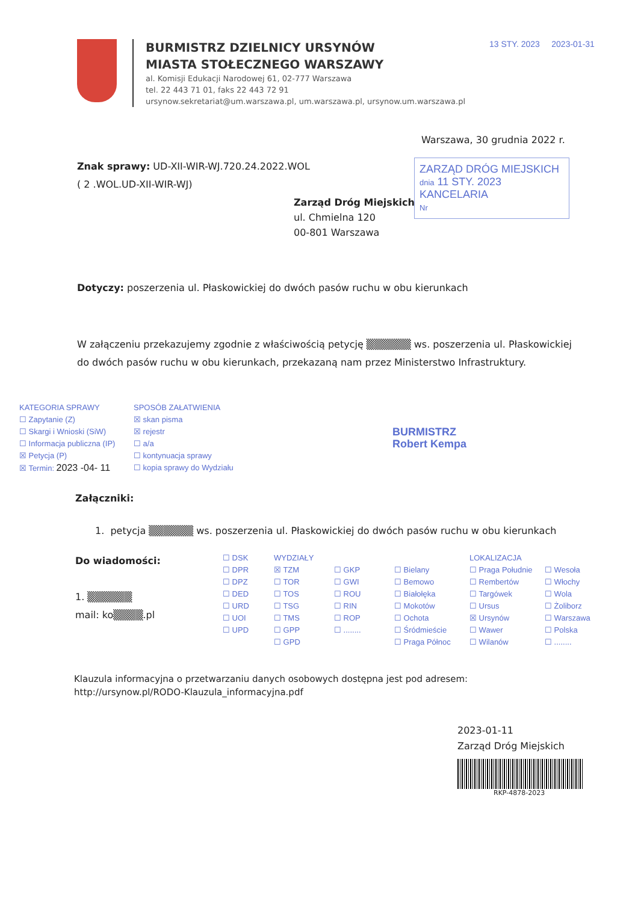BURMISTRZ DZIELNICY URSYNÓW
MIASTA STOŁECZNEGO WARSZAWY
al. Komisji Edukacji Narodowej 61, 02-777 Warszawa
tel. 22 443 71 01, faks 22 443 72 91
ursynow.sekretariat@um.warszawa.pl, um.warszawa.pl, ursynow.um.warszawa.pl
13 STY. 2023 2023-01-31
Warszawa, 30 grudnia 2022 r.
Znak sprawy: UD-XII-WIR-WJ.720.24.2022.WOL
( 2 .WOL.UD-XII-WIR-WJ)
ZARZĄD DRÓG MIEJSKICH
dnia 11 STY. 2023
KANCELARIA
Nr
Zarząd Dróg Miejskich
ul. Chmielna 120
00-801 Warszawa
Dotyczy: poszerzenia ul. Płaskowickiej do dwóch pasów ruchu w obu kierunkach
W załączeniu przekazujemy zgodnie z właściwością petycję ▒▒▒▒▒▒ ws. poszerzenia ul. Płaskowickiej do dwóch pasów ruchu w obu kierunkach, przekazaną nam przez Ministerstwo Infrastruktury.
KATEGORIA SPRAWY
☐ Zapytanie (Z)
☐ Skargi i Wnioski (SiW)
☐ Informacja publiczna (IP)
☒ Petycja (P)
☒ Termin: 2023 -04- 11
SPOSÓB ZAŁATWIENIA
☒ skan pisma
☒ rejestr
☐ a/a
☐ kontynuacja sprawy
☐ kopia sprawy do Wydziału
BURMISTRZ
Robert Kempa
Załączniki:
1. petycja ▒▒▒▒▒▒ ws. poszerzenia ul. Płaskowickiej do dwóch pasów ruchu w obu kierunkach
Do wiadomości:
1. ▒▒▒▒▒▒
mail: ko▒▒▒▒.pl
☐ DSK
☐ DPR
☐ DPZ
☐ DED
☐ URD
☐ UOI
☐ UPD
WYDZIAŁY
☒ TZM
☐ TOR
☐ TOS
☐ TSG
☐ TMS
☐ GPP
☐ GPD
☐ GKP
☐ GWI
☐ ROU
☐ RIN
☐ ROP
☐ ........
☐ Bielany
☐ Bemowo
☐ Białołęka
☐ Mokotów
☐ Ochota
☐ Śródmieście
☐ Praga Północ
LOKALIZACJA
☐ Praga Południe
☐ Rembertów
☐ Targówek
☐ Ursus
☒ Ursynów
☐ Wawer
☐ Wilanów
☐ Wesoła
☐ Włochy
☐ Wola
☐ Żoliborz
☐ Warszawa
☐ Polska
☐ ........
Klauzula informacyjna o przetwarzaniu danych osobowych dostępna jest pod adresem:
http://ursynow.pl/RODO-Klauzula_informacyjna.pdf
2023-01-11
Zarząd Dróg Miejskich
RKP-4878-2023